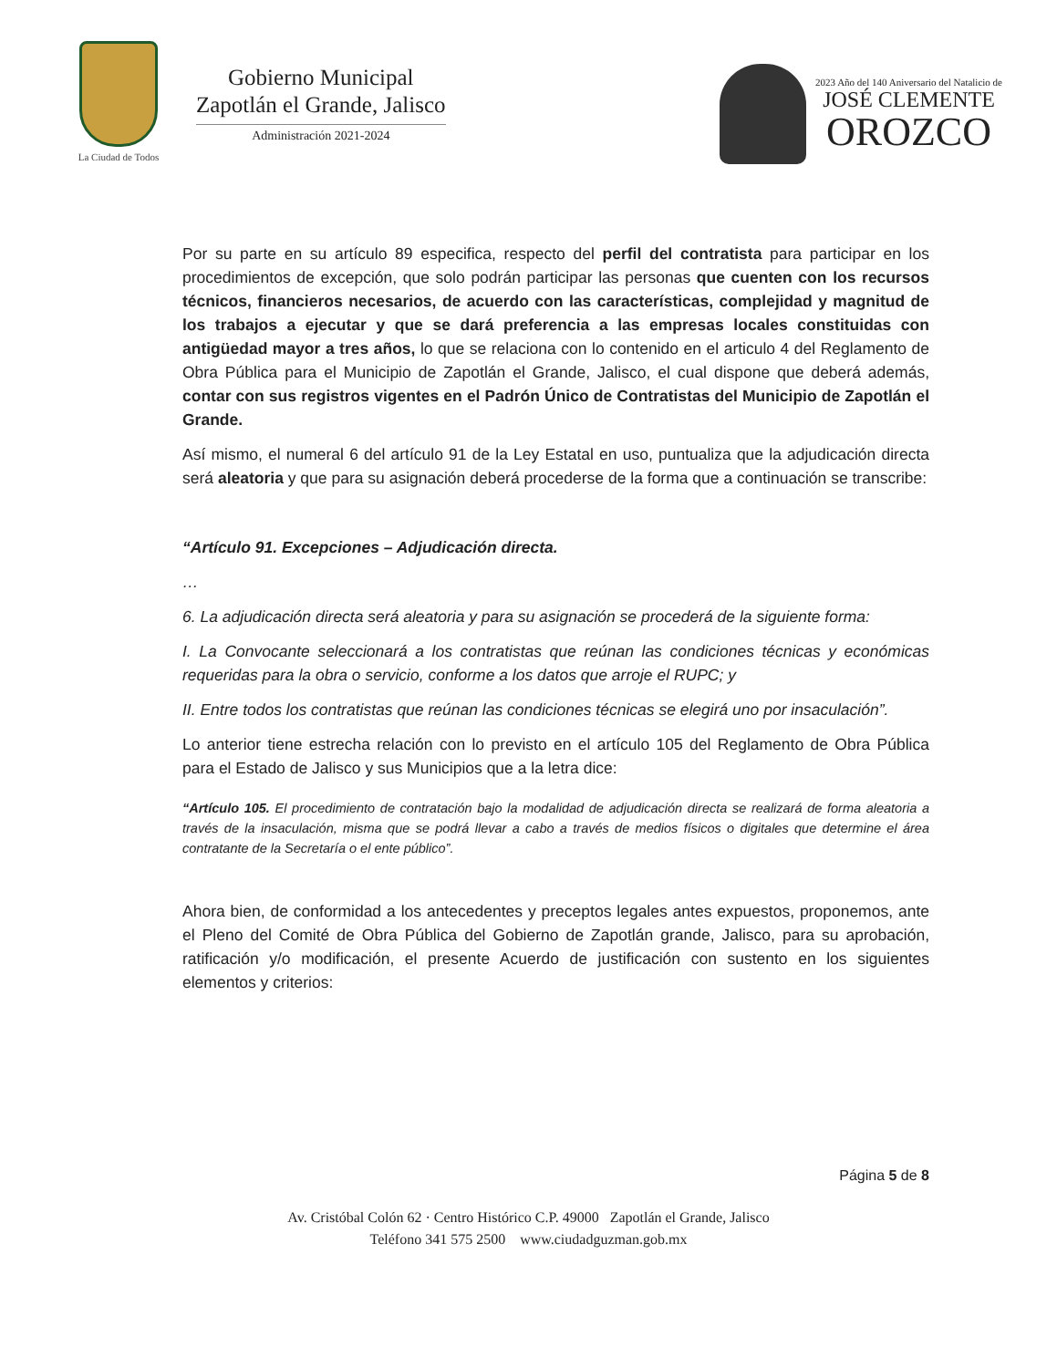La Ciudad de Todos
Gobierno Municipal
Zapotlán el Grande, Jalisco
Administración 2021-2024
2023 Año del 140 Aniversario del Natalicio de
JOSÉ CLEMENTE
OROZCO
Por su parte en su artículo 89 especifica, respecto del perfil del contratista para participar en los procedimientos de excepción, que solo podrán participar las personas que cuenten con los recursos técnicos, financieros necesarios, de acuerdo con las características, complejidad y magnitud de los trabajos a ejecutar y que se dará preferencia a las empresas locales constituidas con antigüedad mayor a tres años, lo que se relaciona con lo contenido en el articulo 4 del Reglamento de Obra Pública para el Municipio de Zapotlán el Grande, Jalisco, el cual dispone que deberá además, contar con sus registros vigentes en el Padrón Único de Contratistas del Municipio de Zapotlán el Grande.
Así mismo, el numeral 6 del artículo 91 de la Ley Estatal en uso, puntualiza que la adjudicación directa será aleatoria y que para su asignación deberá procederse de la forma que a continuación se transcribe:
“Artículo 91. Excepciones – Adjudicación directa.
…
6. La adjudicación directa será aleatoria y para su asignación se procederá de la siguiente forma:
I. La Convocante seleccionará a los contratistas que reúnan las condiciones técnicas y económicas requeridas para la obra o servicio, conforme a los datos que arroje el RUPC; y
II. Entre todos los contratistas que reúnan las condiciones técnicas se elegirá uno por insaculación”.
Lo anterior tiene estrecha relación con lo previsto en el artículo 105 del Reglamento de Obra Pública para el Estado de Jalisco y sus Municipios que a la letra dice:
“Artículo 105. El procedimiento de contratación bajo la modalidad de adjudicación directa se realizará de forma aleatoria a través de la insaculación, misma que se podrá llevar a cabo a través de medios físicos o digitales que determine el área contratante de la Secretaría o el ente público”.
Ahora bien, de conformidad a los antecedentes y preceptos legales antes expuestos, proponemos, ante el Pleno del Comité de Obra Pública del Gobierno de Zapotlán grande, Jalisco, para su aprobación, ratificación y/o modificación, el presente Acuerdo de justificación con sustento en los siguientes elementos y criterios:
Página 5 de 8
Av. Cristóbal Colón 62 · Centro Histórico C.P. 49000 Zapotlán el Grande, Jalisco
Teléfono 341 575 2500 www.ciudadguzman.gob.mx